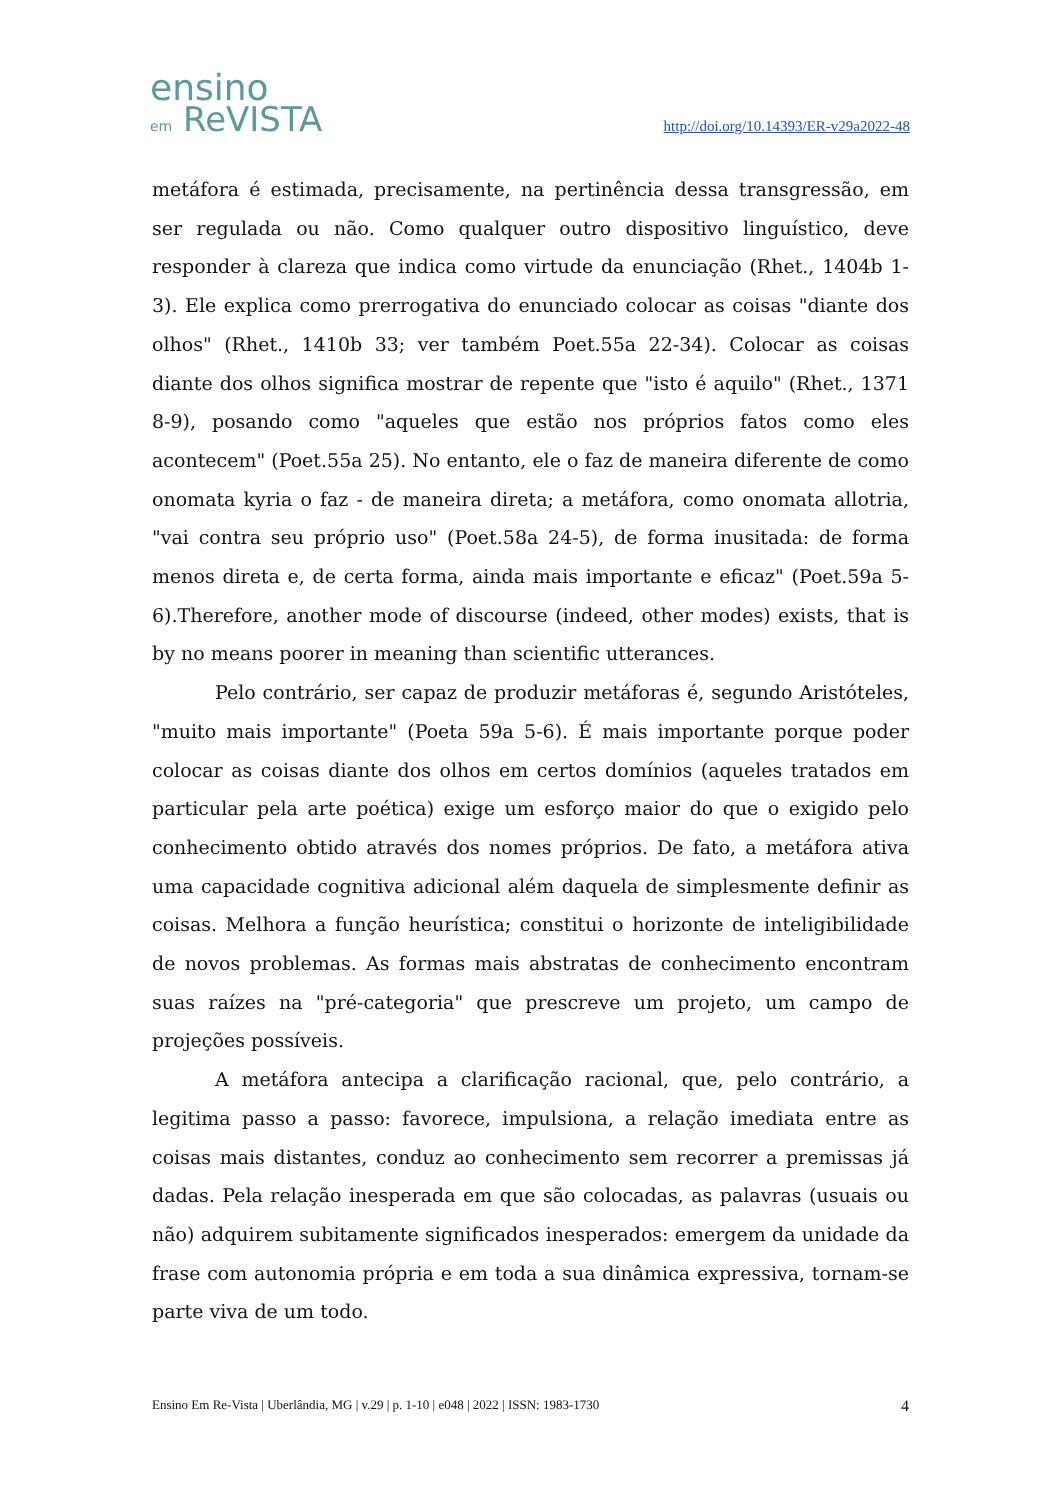ensino
em ReVISTA
http://doi.org/10.14393/ER-v29a2022-48
metáfora é estimada, precisamente, na pertinência dessa transgressão, em ser regulada ou não. Como qualquer outro dispositivo linguístico, deve responder à clareza que indica como virtude da enunciação (Rhet., 1404b 1-3). Ele explica como prerrogativa do enunciado colocar as coisas "diante dos olhos" (Rhet., 1410b 33; ver também Poet.55a 22-34). Colocar as coisas diante dos olhos significa mostrar de repente que "isto é aquilo" (Rhet., 1371 8-9), posando como "aqueles que estão nos próprios fatos como eles acontecem" (Poet.55a 25). No entanto, ele o faz de maneira diferente de como onomata kyria o faz - de maneira direta; a metáfora, como onomata allotria, "vai contra seu próprio uso" (Poet.58a 24-5), de forma inusitada: de forma menos direta e, de certa forma, ainda mais importante e eficaz" (Poet.59a 5-6).Therefore, another mode of discourse (indeed, other modes) exists, that is by no means poorer in meaning than scientific utterances.
Pelo contrário, ser capaz de produzir metáforas é, segundo Aristóteles, "muito mais importante" (Poeta 59a 5-6). É mais importante porque poder colocar as coisas diante dos olhos em certos domínios (aqueles tratados em particular pela arte poética) exige um esforço maior do que o exigido pelo conhecimento obtido através dos nomes próprios. De fato, a metáfora ativa uma capacidade cognitiva adicional além daquela de simplesmente definir as coisas. Melhora a função heurística; constitui o horizonte de inteligibilidade de novos problemas. As formas mais abstratas de conhecimento encontram suas raízes na "pré-categoria" que prescreve um projeto, um campo de projeções possíveis.
A metáfora antecipa a clarificação racional, que, pelo contrário, a legitima passo a passo: favorece, impulsiona, a relação imediata entre as coisas mais distantes, conduz ao conhecimento sem recorrer a premissas já dadas. Pela relação inesperada em que são colocadas, as palavras (usuais ou não) adquirem subitamente significados inesperados: emergem da unidade da frase com autonomia própria e em toda a sua dinâmica expressiva, tornam-se parte viva de um todo.
Ensino Em Re-Vista | Uberlândia, MG | v.29 | p. 1-10 | e048 | 2022 | ISSN: 1983-1730 4